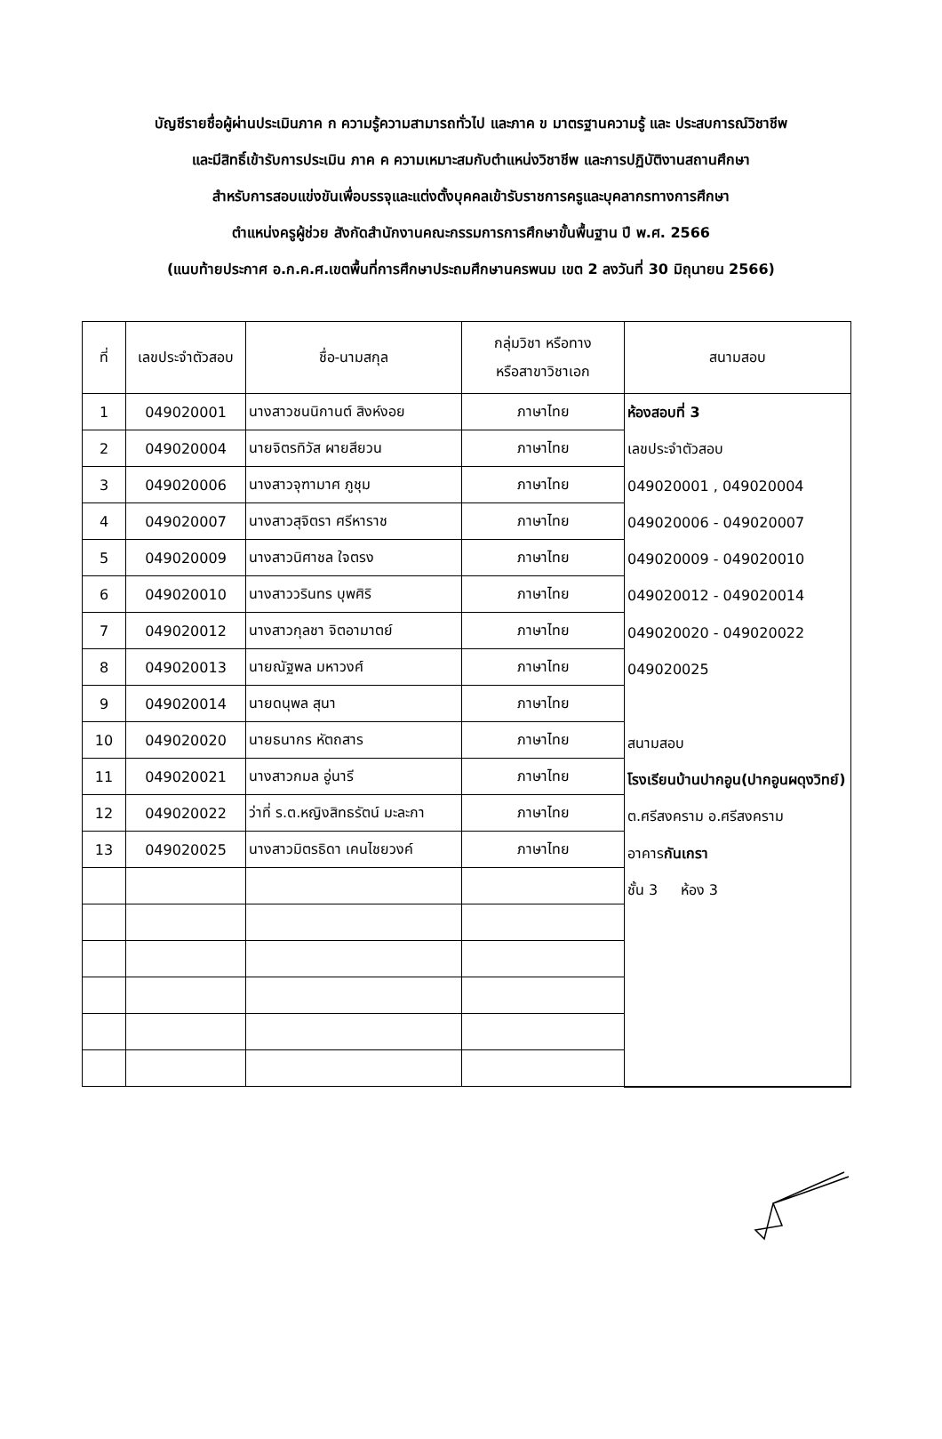บัญชีรายชื่อผู้ผ่านประเมินภาค ก ความรู้ความสามารถทั่วไป และภาค ข มาตรฐานความรู้ และ ประสบการณ์วิชาชีพ
และมีสิทธิ์เข้ารับการประเมิน ภาค ค ความเหมาะสมกับตำแหน่งวิชาชีพ และการปฏิบัติงานสถานศึกษา
สำหรับการสอบแข่งขันเพื่อบรรจุและแต่งตั้งบุคคลเข้ารับราชการครูและบุคลากรทางการศึกษา
ตำแหน่งครูผู้ช่วย สังกัดสำนักงานคณะกรรมการการศึกษาขั้นพื้นฐาน ปี พ.ศ. 2566
(แนบท้ายประกาศ อ.ก.ค.ศ.เขตพื้นที่การศึกษาประถมศึกษานครพนม เขต 2 ลงวันที่ 30 มิถุนายน 2566)
| ที่ | เลขประจำตัวสอบ | ชื่อ-นามสกุล | กลุ่มวิชา หรือทาง หรือสาขาวิชาเอก | สนามสอบ |
| --- | --- | --- | --- | --- |
| 1 | 049020001 | นางสาวชนนิกานต์ สิงห์งอย | ภาษาไทย | ห้องสอบที่ 3 เลขประจำตัวสอบ 049020001 , 049020004 049020006 - 049020007 049020009 - 049020010 049020012 - 049020014 049020020 - 049020022 049020025 สนามสอบ โรงเรียนบ้านปากอูน(ปากอูนผดุงวิทย์) ต.ศรีสงคราม อ.ศรีสงคราม อาคาร กันเกรา ชั้น 3 ห้อง 3 |
| 2 | 049020004 | นายจิตรทิวัส ผายสียวน | ภาษาไทย | |
| 3 | 049020006 | นางสาวจุฑามาศ ภูชุม | ภาษาไทย | |
| 4 | 049020007 | นางสาวสุจิตรา ศรีหาราช | ภาษาไทย | |
| 5 | 049020009 | นางสาวนิศาชล ใจตรง | ภาษาไทย | |
| 6 | 049020010 | นางสาววรินทร บุพศิริ | ภาษาไทย | |
| 7 | 049020012 | นางสาวกุลชา จิตอามาตย์ | ภาษาไทย | |
| 8 | 049020013 | นายณัฐพล มหาวงศ์ | ภาษาไทย | |
| 9 | 049020014 | นายดนุพล สุนา | ภาษาไทย | |
| 10 | 049020020 | นายธนากร หัตถสาร | ภาษาไทย | |
| 11 | 049020021 | นางสาวกมล อู่นารี | ภาษาไทย | |
| 12 | 049020022 | ว่าที่ ร.ต.หญิงสิทธรัตน์ มะละกา | ภาษาไทย | |
| 13 | 049020025 | นางสาวมิตรธิดา เคนไชยวงค์ | ภาษาไทย | |